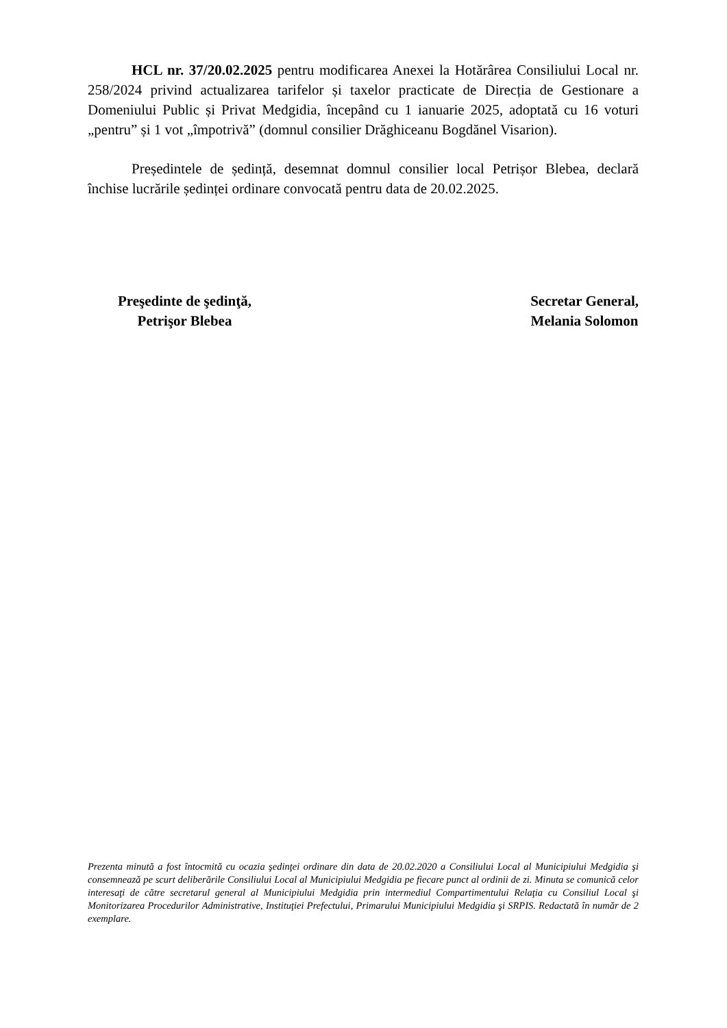HCL nr. 37/20.02.2025 pentru modificarea Anexei la Hotărârea Consiliului Local nr. 258/2024 privind actualizarea tarifelor și taxelor practicate de Direcția de Gestionare a Domeniului Public și Privat Medgidia, începând cu 1 ianuarie 2025, adoptată cu 16 voturi „pentru” și 1 vot „împotrivă” (domnul consilier Drăghiceanu Bogdănel Visarion).
Președintele de ședință, desemnat domnul consilier local Petrișor Blebea, declară închise lucrările ședinței ordinare convocată pentru data de 20.02.2025.
Preşedinte de şedinţă,
Petrişor Blebea
Secretar General,
Melania Solomon
Prezenta minută a fost întocmită cu ocazia şedinţei ordinare din data de 20.02.2020 a Consiliului Local al Municipiului Medgidia şi consemnează pe scurt deliberările Consiliului Local al Municipiului Medgidia pe fiecare punct al ordinii de zi. Minuta se comunică celor interesaţi de către secretarul general al Municipiului Medgidia prin intermediul Compartimentului Relaţia cu Consiliul Local şi Monitorizarea Procedurilor Administrative, Instituţiei Prefectului, Primarului Municipiului Medgidia şi SRPIS. Redactată în număr de 2 exemplare.